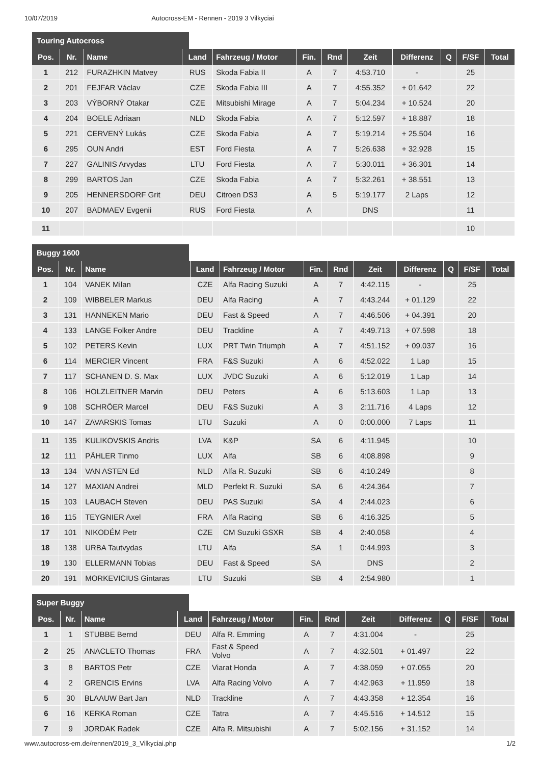10/07/2019 Autocross-EM - Rennen - 2019 3 Vilkyciai
Touring Autocross
| Pos. | Nr. | Name | Land | Fahrzeug / Motor | Fin. | Rnd | Zeit | Differenz | Q | F/SF | Total |
| --- | --- | --- | --- | --- | --- | --- | --- | --- | --- | --- | --- |
| 1 | 212 | FURAZHKIN Matvey | RUS | Skoda Fabia II | A | 7 | 4:53.710 | - | | 25 | |
| 2 | 201 | FEJFAR Václav | CZE | Skoda Fabia III | A | 7 | 4:55.352 | + 01.642 | | 22 | |
| 3 | 203 | VÝBORNÝ Otakar | CZE | Mitsubishi Mirage | A | 7 | 5:04.234 | + 10.524 | | 20 | |
| 4 | 204 | BOELE Adriaan | NLD | Skoda Fabia | A | 7 | 5:12.597 | + 18.887 | | 18 | |
| 5 | 221 | CERVENÝ Lukás | CZE | Skoda Fabia | A | 7 | 5:19.214 | + 25.504 | | 16 | |
| 6 | 295 | OUN Andri | EST | Ford Fiesta | A | 7 | 5:26.638 | + 32.928 | | 15 | |
| 7 | 227 | GALINIS Arvydas | LTU | Ford Fiesta | A | 7 | 5:30.011 | + 36.301 | | 14 | |
| 8 | 299 | BARTOS Jan | CZE | Skoda Fabia | A | 7 | 5:32.261 | + 38.551 | | 13 | |
| 9 | 205 | HENNERSDORF Grit | DEU | Citroen DS3 | A | 5 | 5:19.177 | 2 Laps | | 12 | |
| 10 | 207 | BADMAEV Evgenii | RUS | Ford Fiesta | A | | DNS | | | 11 | |
| 11 | | | | | | | | | | 10 | |
Buggy 1600
| Pos. | Nr. | Name | Land | Fahrzeug / Motor | Fin. | Rnd | Zeit | Differenz | Q | F/SF | Total |
| --- | --- | --- | --- | --- | --- | --- | --- | --- | --- | --- | --- |
| 1 | 104 | VANEK Milan | CZE | Alfa Racing Suzuki | A | 7 | 4:42.115 | - | | 25 | |
| 2 | 109 | WIBBELER Markus | DEU | Alfa Racing | A | 7 | 4:43.244 | + 01.129 | | 22 | |
| 3 | 131 | HANNEKEN Mario | DEU | Fast & Speed | A | 7 | 4:46.506 | + 04.391 | | 20 | |
| 4 | 133 | LANGE Folker Andre | DEU | Trackline | A | 7 | 4:49.713 | + 07.598 | | 18 | |
| 5 | 102 | PETERS Kevin | LUX | PRT Twin Triumph | A | 7 | 4:51.152 | + 09.037 | | 16 | |
| 6 | 114 | MERCIER Vincent | FRA | F&S Suzuki | A | 6 | 4:52.022 | 1 Lap | | 15 | |
| 7 | 117 | SCHANEN D. S. Max | LUX | JVDC Suzuki | A | 6 | 5:12.019 | 1 Lap | | 14 | |
| 8 | 106 | HOLZLEITNER Marvin | DEU | Peters | A | 6 | 5:13.603 | 1 Lap | | 13 | |
| 9 | 108 | SCHRÖER Marcel | DEU | F&S Suzuki | A | 3 | 2:11.716 | 4 Laps | | 12 | |
| 10 | 147 | ZAVARSKIS Tomas | LTU | Suzuki | A | 0 | 0:00.000 | 7 Laps | | 11 | |
| 11 | 135 | KULIKOVSKIS Andris | LVA | K&P | SA | 6 | 4:11.945 | | | 10 | |
| 12 | 111 | PÄHLER Tinmo | LUX | Alfa | SB | 6 | 4:08.898 | | | 9 | |
| 13 | 134 | VAN ASTEN Ed | NLD | Alfa R. Suzuki | SB | 6 | 4:10.249 | | | 8 | |
| 14 | 127 | MAXIAN Andrei | MLD | Perfekt R. Suzuki | SA | 6 | 4:24.364 | | | 7 | |
| 15 | 103 | LAUBACH Steven | DEU | PAS Suzuki | SA | 4 | 2:44.023 | | | 6 | |
| 16 | 115 | TEYGNIER Axel | FRA | Alfa Racing | SB | 6 | 4:16.325 | | | 5 | |
| 17 | 101 | NIKODÉM Petr | CZE | CM Suzuki GSXR | SB | 4 | 2:40.058 | | | 4 | |
| 18 | 138 | URBA Tautvydas | LTU | Alfa | SA | 1 | 0:44.993 | | | 3 | |
| 19 | 130 | ELLERMANN Tobias | DEU | Fast & Speed | SA | | DNS | | | 2 | |
| 20 | 191 | MORKEVICIUS Gintaras | LTU | Suzuki | SB | 4 | 2:54.980 | | | 1 | |
Super Buggy
| Pos. | Nr. | Name | Land | Fahrzeug / Motor | Fin. | Rnd | Zeit | Differenz | Q | F/SF | Total |
| --- | --- | --- | --- | --- | --- | --- | --- | --- | --- | --- | --- |
| 1 | 1 | STUBBE Bernd | DEU | Alfa R. Emming | A | 7 | 4:31.004 | - | | 25 | |
| 2 | 25 | ANACLETO Thomas | FRA | Fast & Speed Volvo | A | 7 | 4:32.501 | + 01.497 | | 22 | |
| 3 | 8 | BARTOS Petr | CZE | Viarat Honda | A | 7 | 4:38.059 | + 07.055 | | 20 | |
| 4 | 2 | GRENCIS Ervins | LVA | Alfa Racing Volvo | A | 7 | 4:42.963 | + 11.959 | | 18 | |
| 5 | 30 | BLAAUW Bart Jan | NLD | Trackline | A | 7 | 4:43.358 | + 12.354 | | 16 | |
| 6 | 16 | KERKA Roman | CZE | Tatra | A | 7 | 4:45.516 | + 14.512 | | 15 | |
| 7 | 9 | JORDAK Radek | CZE | Alfa R. Mitsubishi | A | 7 | 5:02.156 | + 31.152 | | 14 | |
www.autocross-em.de/rennen/2019_3_Vilkyciai.php 1/2